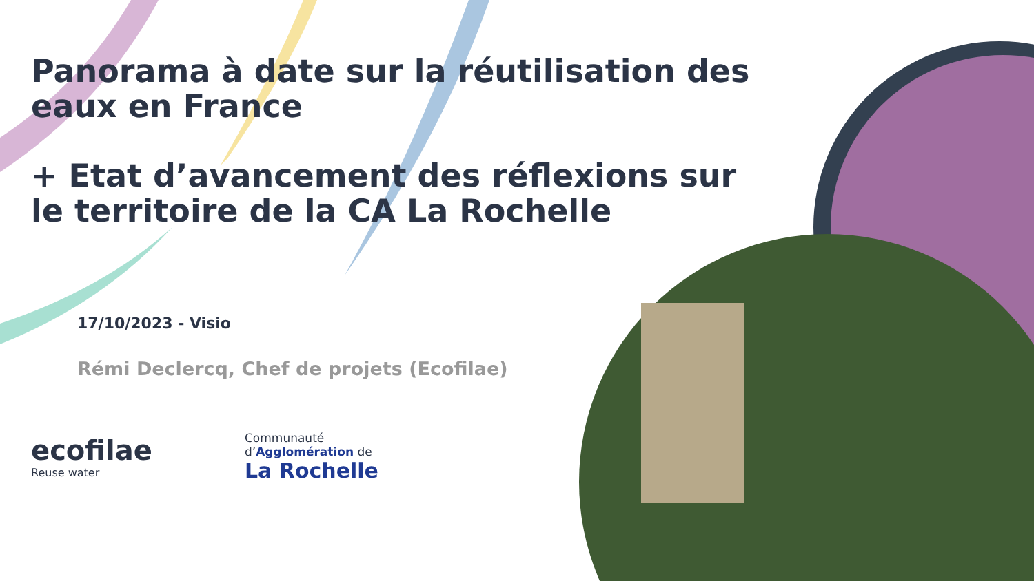Panorama à date sur la réutilisation des eaux en France
+ Etat d’avancement des réflexions sur le territoire de la CA La Rochelle
17/10/2023 - Visio
Rémi Declercq, Chef de projets (Ecofilae)
ecofilae
Reuse water
Communauté
d’Agglomération de
La Rochelle